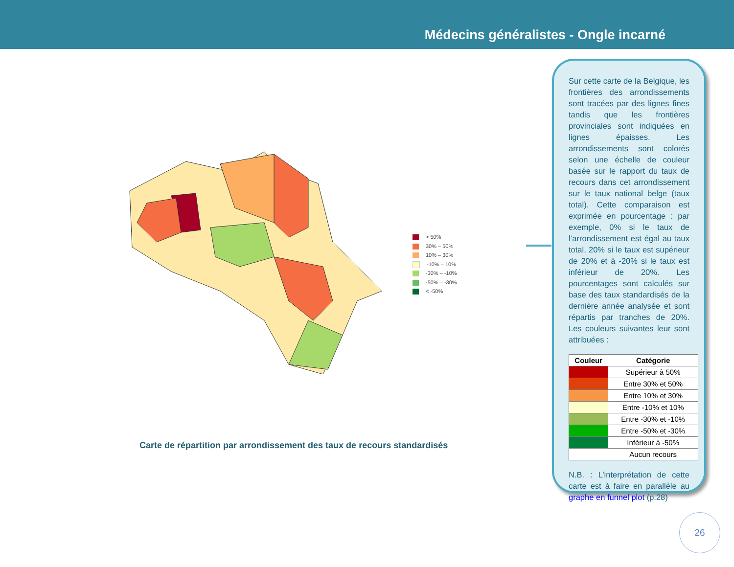Médecins généralistes - Ongle incarné
> 50%
30% – 50%
10% – 30%
-10% – 10%
-30% – -10%
-50% – -30%
< -50%
Carte de répartition par arrondissement des taux de recours standardisés
Sur cette carte de la Belgique, les frontières des arrondissements sont tracées par des lignes fines tandis que les frontières provinciales sont indiquées en lignes épaisses. Les arrondissements sont colorés selon une échelle de couleur basée sur le rapport du taux de recours dans cet arrondissement sur le taux national belge (taux total). Cette comparaison est exprimée en pourcentage : par exemple, 0% si le taux de l’arrondissement est égal au taux total, 20% si le taux est supérieur de 20% et à -20% si le taux est inférieur de 20%. Les pourcentages sont calculés sur base des taux standardisés de la dernière année analysée et sont répartis par tranches de 20%. Les couleurs suivantes leur sont attribuées :
| Couleur | Catégorie |
| --- | --- |
| | Supérieur à 50% |
| | Entre 30% et 50% |
| | Entre 10% et 30% |
| | Entre -10% et 10% |
| | Entre -30% et -10% |
| | Entre -50% et -30% |
| | Inférieur à -50% |
| | Aucun recours |
N.B. : L’interprétation de cette carte est à faire en parallèle au graphe en funnel plot (p.28)
26